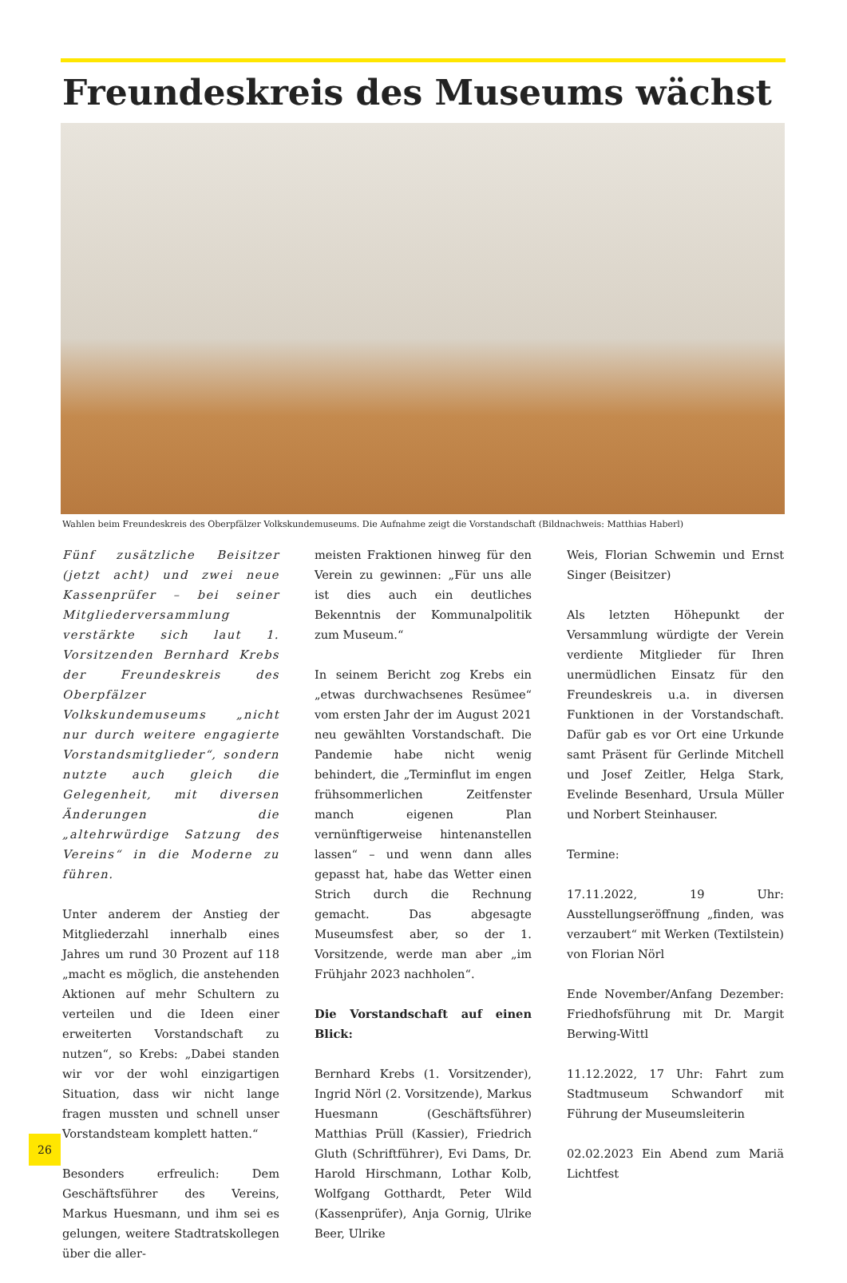Freundeskreis des Museums wächst
Wahlen beim Freundeskreis des Oberpfälzer Volkskundemuseums. Die Aufnahme zeigt die Vorstandschaft (Bildnachweis: Matthias Haberl)
Fünf zusätzliche Beisitzer (jetzt acht) und zwei neue Kassenprüfer – bei seiner Mitgliederversammlung verstärkte sich laut 1. Vorsitzenden Bernhard Krebs der Freundeskreis des Oberpfälzer Volkskundemuseums „nicht nur durch weitere engagierte Vorstandsmitglieder“, sondern nutzte auch gleich die Gelegenheit, mit diversen Änderungen die „altehrwürdige Satzung des Vereins“ in die Moderne zu führen.
Unter anderem der Anstieg der Mitgliederzahl innerhalb eines Jahres um rund 30 Prozent auf 118 „macht es möglich, die anstehenden Aktionen auf mehr Schultern zu verteilen und die Ideen einer erweiterten Vorstandschaft zu nutzen“, so Krebs: „Dabei standen wir vor der wohl einzigartigen Situation, dass wir nicht lange fragen mussten und schnell unser Vorstandsteam komplett hatten.“
Besonders erfreulich: Dem Geschäftsführer des Vereins, Markus Huesmann, und ihm sei es gelungen, weitere Stadtratskollegen über die aller-
meisten Fraktionen hinweg für den Verein zu gewinnen: „Für uns alle ist dies auch ein deutliches Bekenntnis der Kommunalpolitik zum Museum.“
In seinem Bericht zog Krebs ein „etwas durchwachsenes Resümee“ vom ersten Jahr der im August 2021 neu gewählten Vorstandschaft. Die Pandemie habe nicht wenig behindert, die „Terminflut im engen frühsommerlichen Zeitfenster manch eigenen Plan vernünftigerweise hintenanstellen lassen“ – und wenn dann alles gepasst hat, habe das Wetter einen Strich durch die Rechnung gemacht. Das abgesagte Museumsfest aber, so der 1. Vorsitzende, werde man aber „im Frühjahr 2023 nachholen“.
Die Vorstandschaft auf einen Blick:
Bernhard Krebs (1. Vorsitzender), Ingrid Nörl (2. Vorsitzende), Markus Huesmann (Geschäftsführer) Matthias Prüll (Kassier), Friedrich Gluth (Schriftführer), Evi Dams, Dr. Harold Hirschmann, Lothar Kolb, Wolfgang Gotthardt, Peter Wild (Kassenprüfer), Anja Gornig, Ulrike Beer, Ulrike
Weis, Florian Schwemin und Ernst Singer (Beisitzer)
Als letzten Höhepunkt der Versammlung würdigte der Verein verdiente Mitglieder für Ihren unermüdlichen Einsatz für den Freundeskreis u.a. in diversen Funktionen in der Vorstandschaft. Dafür gab es vor Ort eine Urkunde samt Präsent für Gerlinde Mitchell und Josef Zeitler, Helga Stark, Evelinde Besenhard, Ursula Müller und Norbert Steinhauser.
Termine:
17.11.2022, 19 Uhr: Ausstellungseröffnung „finden, was verzaubert“ mit Werken (Textilstein) von Florian Nörl
Ende November/Anfang Dezember: Friedhofsführung mit Dr. Margit Berwing-Wittl
11.12.2022, 17 Uhr: Fahrt zum Stadtmuseum Schwandorf mit Führung der Museumsleiterin
02.02.2023 Ein Abend zum Mariä Lichtfest
26